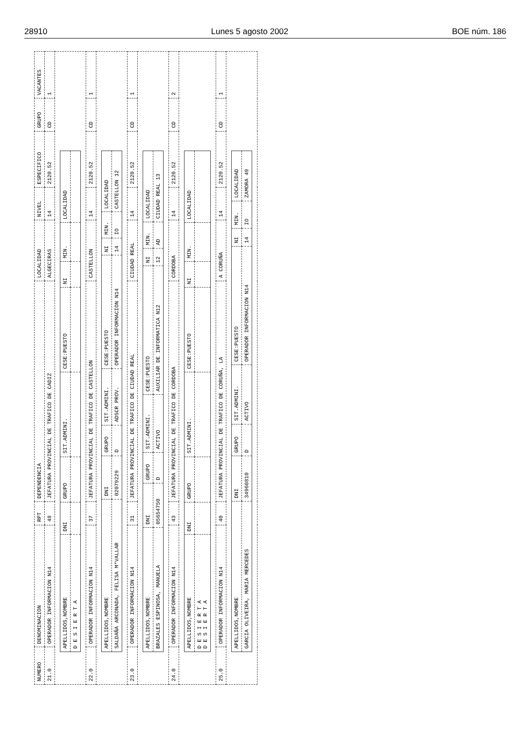28910 Lunes 5 agosto 2002 BOE núm. 186
| NUMERO | DENOMINACION | RPT | DEPENDENCIA | LOCALIDAD | NIVEL | ESPECIFICO | GRUPO | VACANTES |
| --- | --- | --- | --- | --- | --- | --- | --- | --- |
| 21.0 | OPERADOR INFORMACION N14 | 48 | JEFATURA PROVINCIAL DE TRAFICO DE CADIZ | ALGECIRAS | 14 | 2120.52 | CD | 1 |
| / APELLIDOS,NOMBRE / DNI / GRUPO / SIT.ADMINI. / CESE:PUESTO / NI / MIN. / LOCALIDAD / / D E S I E R T A / / / / / / / / | | | | | | | | |
| 22.0 | OPERADOR INFORMACION N14 | 37 | JEFATURA PROVINCIAL DE TRAFICO DE CASTELLON | CASTELLON | 14 | 2120.52 | CD | 1 |
| / APELLIDOS,NOMBRE / DNI / GRUPO / SIT.ADMINI. / CESE:PUESTO / NI / MIN. / LOCALIDAD / / SALDAÑA ARCONADA, FELISA M*VALLAR / 02079229 / D / ADSCR PROV. / OPERADOR INFORMACION N14 / 14 / IO / CASTELLON 12 / | | | | | | | | |
| 23.0 | OPERADOR INFORMACION N14 | 31 | JEFATURA PROVINCIAL DE TRAFICO DE CIUDAD REAL | CIUDAD REAL | 14 | 2120.52 | CD | 1 |
| / APELLIDOS,NOMBRE / DNI / GRUPO / SIT.ADMINI. / CESE:PUESTO / NI / MIN. / LOCALIDAD / / BRAZALES ESPINOSA, MANUELA / 05654750 / D / ACTIVO / AUXILIAR DE INFORMATICA N12 / 12 / AD / CIUDAD REAL 13 / | | | | | | | | |
| 24.0 | OPERADOR INFORMACION N14 | 43 | JEFATURA PROVINCIAL DE TRAFICO DE CORDOBA | CORDOBA | 14 | 2120.52 | CD | 2 |
| / APELLIDOS,NOMBRE / DNI / GRUPO / SIT.ADMINI. / CESE:PUESTO / NI / MIN. / LOCALIDAD / / D E S I E R T A D E S I E R T A / / / / / / / / | | | | | | | | |
| 25.0 | OPERADOR INFORMACION N14 | 40 | JEFATURA PROVINCIAL DE TRAFICO DE CORUÑA, LA | A CORUÑA | 14 | 2120.52 | CD | 1 |
| / APELLIDOS,NOMBRE / DNI / GRUPO / SIT.ADMINI. / CESE:PUESTO / NI / MIN. / LOCALIDAD / / GARCIA OLIVEIRA, MARIA MERCEDES / 34960810 / D / ACTIVO / OPERADOR INFORMACION N14 / 14 / IO / ZAMORA 49 / | | | | | | | | |